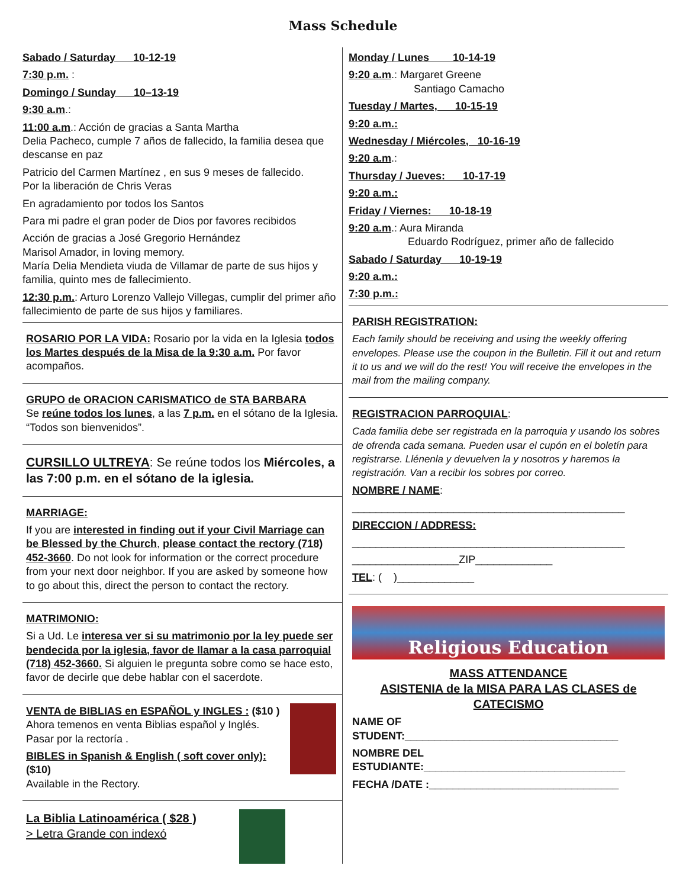Mass Schedule
Sabado / Saturday 10-12-19
7:30 p.m. :
Domingo / Sunday 10–13-19
9:30 a.m.:
11:00 a.m.: Acción de gracias a Santa Martha
Delia Pacheco, cumple 7 años de fallecido, la familia desea que descanse en paz
Patricio del Carmen Martínez , en sus 9 meses de fallecido.
Por la liberación de Chris Veras
En agradamiento por todos los Santos
Para mi padre el gran poder de Dios por favores recibidos
Acción de gracias a José Gregorio Hernández
Marisol Amador, in loving memory.
María Delia Mendieta viuda de Villamar de parte de sus hijos y familia, quinto mes de fallecimiento.
12:30 p.m.: Arturo Lorenzo Vallejo Villegas, cumplir del primer año fallecimiento de parte de sus hijos y familiares.
ROSARIO POR LA VIDA: Rosario por la vida en la Iglesia todos los Martes después de la Misa de la 9:30 a.m. Por favor acompaños.
GRUPO de ORACION CARISMATICO de STA BARBARA
Se reúne todos los lunes, a las 7 p.m. en el sótano de la Iglesia. “Todos son bienvenidos”.
CURSILLO ULTREYA: Se reúne todos los Miércoles, a las 7:00 p.m. en el sótano de la iglesia.
MARRIAGE:
If you are interested in finding out if your Civil Marriage can be Blessed by the Church, please contact the rectory (718) 452-3660. Do not look for information or the correct procedure from your next door neighbor. If you are asked by someone how to go about this, direct the person to contact the rectory.
MATRIMONIO:
Si a Ud. Le interesa ver si su matrimonio por la ley puede ser bendecida por la iglesia, favor de llamar a la casa parroquial (718) 452-3660. Si alguien le pregunta sobre como se hace esto, favor de decirle que debe hablar con el sacerdote.
VENTA de BIBLIAS en ESPAÑOL y INGLES : ($10 )
Ahora temenos en venta Biblias español y Inglés.
Pasar por la rectoría .
BIBLES in Spanish & English ( soft cover only): ($10)
Available in the Rectory.
La Biblia Latinoamérica ( $28 )
> Letra Grande con indexó
Monday / Lunes 10-14-19
9:20 a.m.: Margaret Greene
Santiago Camacho
Tuesday / Martes, 10-15-19
9:20 a.m.:
Wednesday / Miércoles, 10-16-19
9:20 a.m.:
Thursday / Jueves: 10-17-19
9:20 a.m.:
Friday / Viernes: 10-18-19
9:20 a.m.: Aura Miranda
Eduardo Rodríguez, primer año de fallecido
Sabado / Saturday 10-19-19
9:20 a.m.:
7:30 p.m.:
PARISH REGISTRATION:
Each family should be receiving and using the weekly offering envelopes. Please use the coupon in the Bulletin. Fill it out and return it to us and we will do the rest! You will receive the envelopes in the mail from the mailing company.
REGISTRACION PARROQUIAL:
Cada familia debe ser registrada en la parroquia y usando los sobres de ofrenda cada semana. Pueden usar el cupón en el boletín para registrarse. Llénenla y devuelven la y nosotros y haremos la registración. Van a recibir los sobres por correo.
NOMBRE / NAME:
______________________________________________
DIRECCION / ADDRESS:
______________________________________________
__________________ZIP_____________
TEL: ( )_____________
Religious Education
MASS ATTENDANCE
ASISTENIA de la MISA PARA LAS CLASES de CATECISMO
NAME OF
STUDENT:____________________________________
NOMBRE DEL
ESTUDIANTE:__________________________________
FECHA /DATE :________________________________